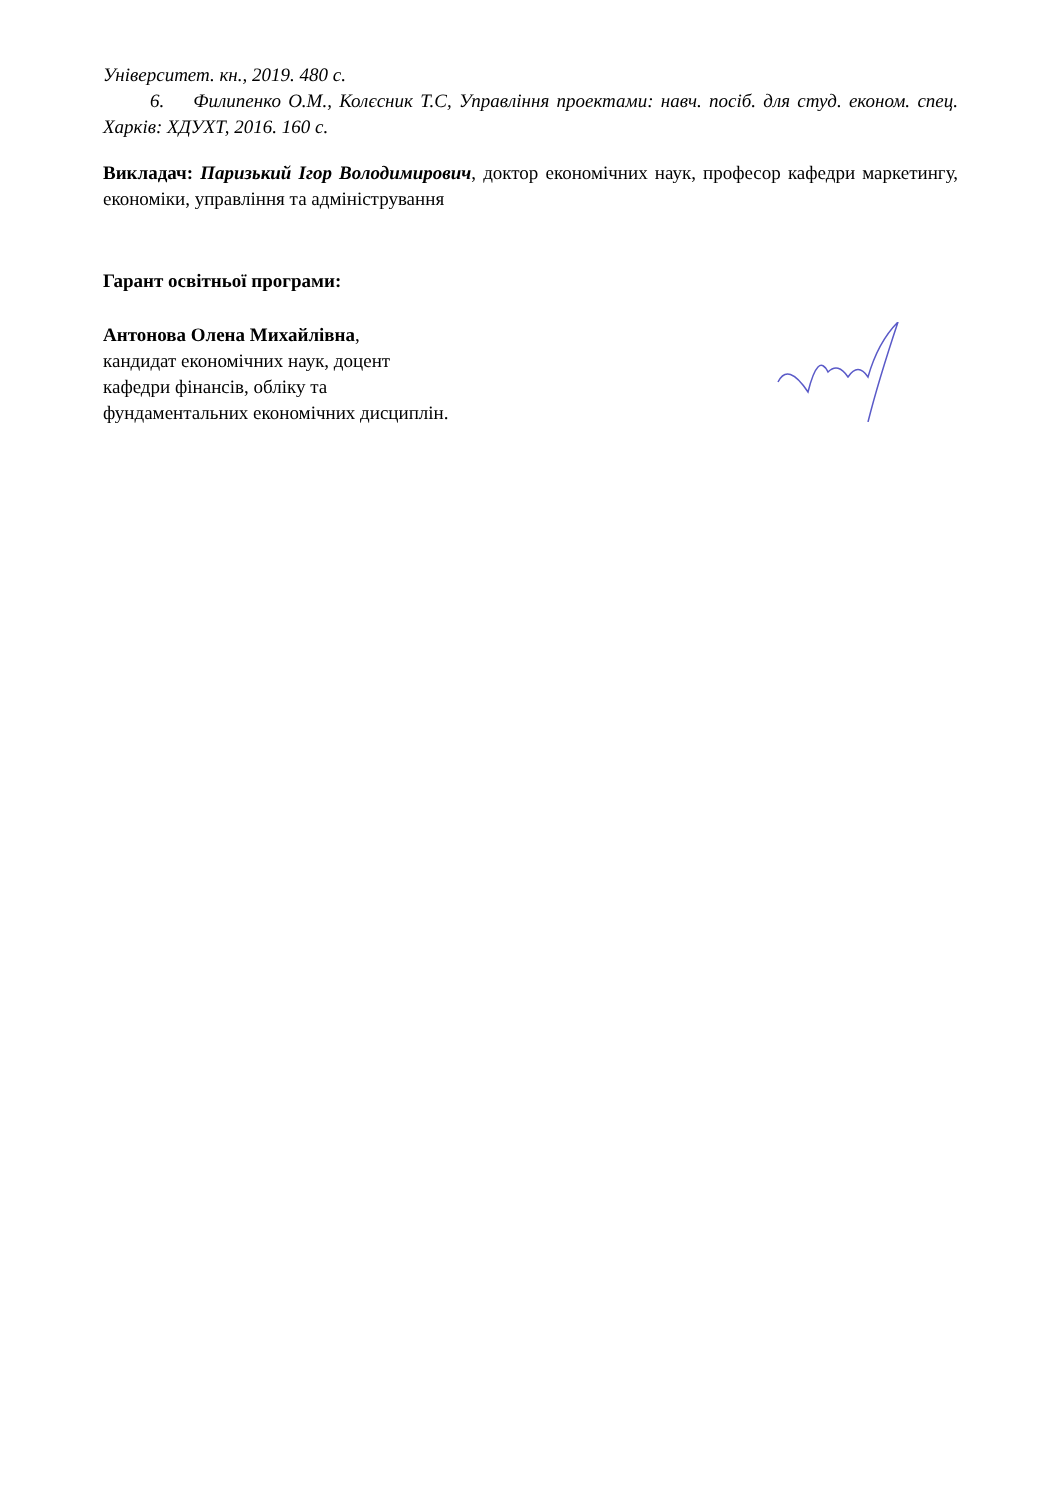Університет. кн., 2019. 480 с.
6. Филипенко О.М., Колєсник Т.С, Управління проектами: навч. посіб. для студ. економ. спец. Харків: ХДУХТ, 2016. 160 с.
Викладач: Паризький Ігор Володимирович, доктор економічних наук, професор кафедри маркетингу, економіки, управління та адміністрування
Гарант освітньої програми:
Антонова Олена Михайлівна,
кандидат економічних наук, доцент
кафедри фінансів, обліку та
фундаментальних економічних дисциплін.